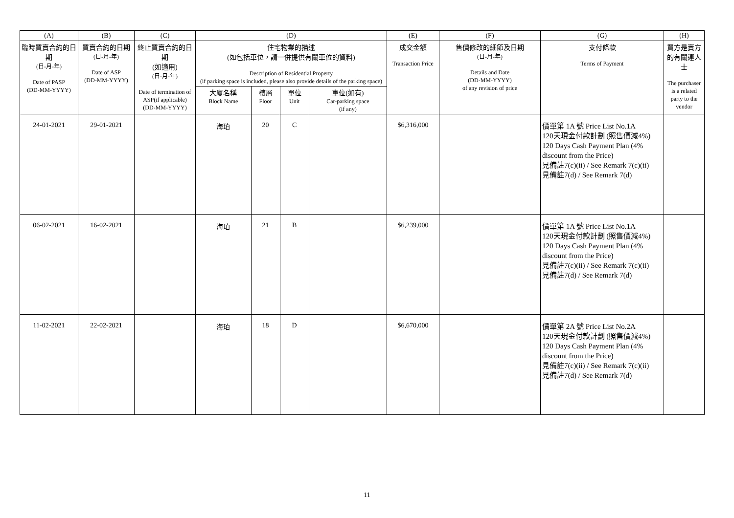| (A) | (B) | (C) | (D) | | | | (E) | (F) | (G) | (H) |
| --- | --- | --- | --- | --- | --- | --- | --- | --- | --- | --- |
| 臨時買賣合約的日期 (日-月-年) Date of PASP (DD-MM-YYYY) | 買賣合約的日期 (日-月-年) Date of ASP (DD-MM-YYYY) | 終止買賣合約的日期 (如適用) (日-月-年) Date of termination of ASP(if applicable) (DD-MM-YYYY) | 住宅物業的描述 (如包括車位，請一併提供有關車位的資料) Description of Residential Property (if parking space is included, please also provide details of the parking space) | | | | 成交金額 Transaction Price | 售價修改的細節及日期 (日-月-年) Details and Date (DD-MM-YYYY) of any revision of price | 支付條款 Terms of Payment | 買方是賣方的有關連人士 The purchaser is a related party to the vendor |
| | | | 大廈名稱 Block Name | 樓層 Floor | 單位 Unit | 車位(如有) Car-parking space (if any) | | | | |
| 24-01-2021 | 29-01-2021 | | 海珀 | 20 | C | | $6,316,000 | | 價單第 1A 號 Price List No.1A 120天現金付款計劃 (照售價減4%) 120 Days Cash Payment Plan (4% discount from the Price) 見備註7(c)(ii) / See Remark 7(c)(ii) 見備註7(d) / See Remark 7(d) | |
| 06-02-2021 | 16-02-2021 | | 海珀 | 21 | B | | $6,239,000 | | 價單第 1A 號 Price List No.1A 120天現金付款計劃 (照售價減4%) 120 Days Cash Payment Plan (4% discount from the Price) 見備註7(c)(ii) / See Remark 7(c)(ii) 見備註7(d) / See Remark 7(d) | |
| 11-02-2021 | 22-02-2021 | | 海珀 | 18 | D | | $6,670,000 | | 價單第 2A 號 Price List No.2A 120天現金付款計劃 (照售價減4%) 120 Days Cash Payment Plan (4% discount from the Price) 見備註7(c)(ii) / See Remark 7(c)(ii) 見備註7(d) / See Remark 7(d) | |
11